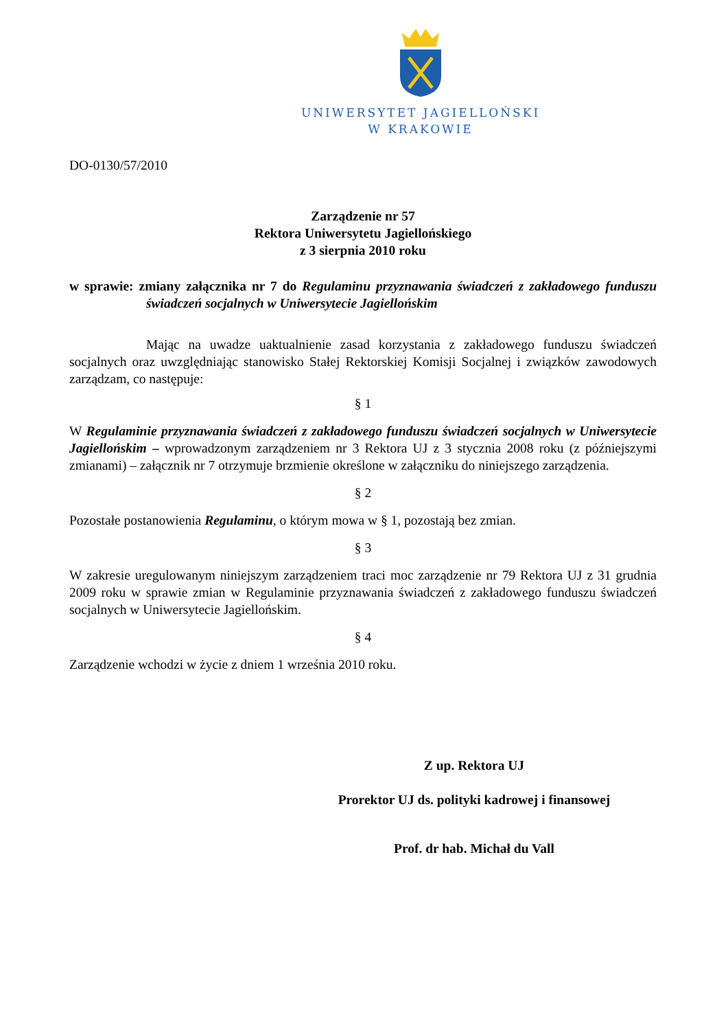UNIWERSYTET JAGIELLOŃSKI
W KRAKOWIE
DO-0130/57/2010
Zarządzenie nr 57
Rektora Uniwersytetu Jagiellońskiego
z 3 sierpnia 2010 roku
w sprawie: zmiany załącznika nr 7 do Regulaminu przyznawania świadczeń z zakładowego funduszu świadczeń socjalnych w Uniwersytecie Jagiellońskim
Mając na uwadze uaktualnienie zasad korzystania z zakładowego funduszu świadczeń socjalnych oraz uwzględniając stanowisko Stałej Rektorskiej Komisji Socjalnej i związków zawodowych zarządzam, co następuje:
§ 1
W Regulaminie przyznawania świadczeń z zakładowego funduszu świadczeń socjalnych w Uniwersytecie Jagiellońskim – wprowadzonym zarządzeniem nr 3 Rektora UJ z 3 stycznia 2008 roku (z późniejszymi zmianami) – załącznik nr 7 otrzymuje brzmienie określone w załączniku do niniejszego zarządzenia.
§ 2
Pozostałe postanowienia Regulaminu, o którym mowa w § 1, pozostają bez zmian.
§ 3
W zakresie uregulowanym niniejszym zarządzeniem traci moc zarządzenie nr 79 Rektora UJ z 31 grudnia 2009 roku w sprawie zmian w Regulaminie przyznawania świadczeń z zakładowego funduszu świadczeń socjalnych w Uniwersytecie Jagiellońskim.
§ 4
Zarządzenie wchodzi w życie z dniem 1 września 2010 roku.
Z up. Rektora UJ
Prorektor UJ ds. polityki kadrowej i finansowej
Prof. dr hab. Michał du Vall